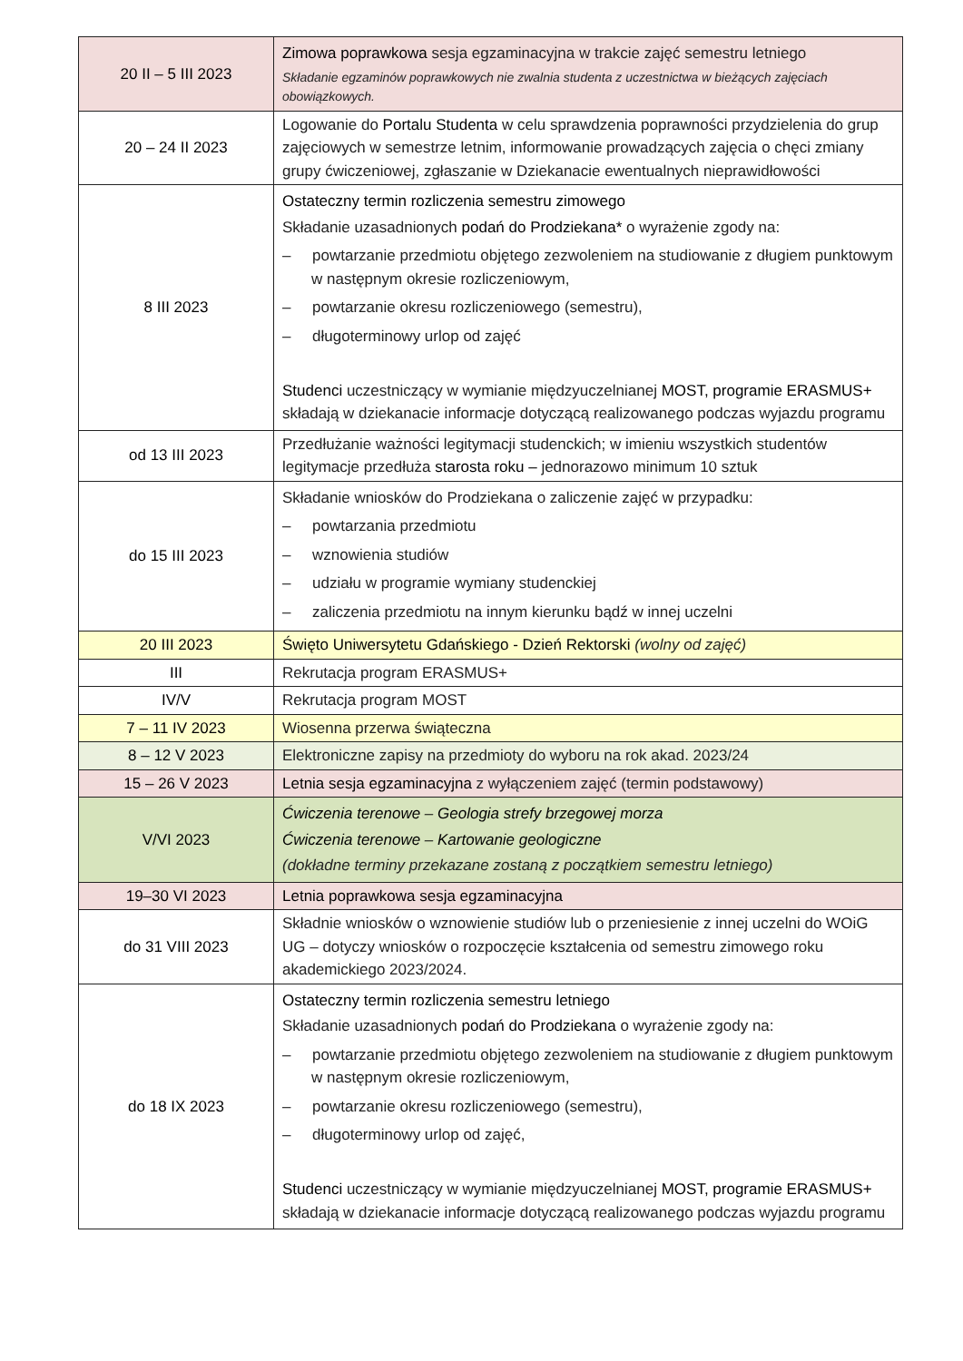| 20 II – 5 III 2023 | Zimowa poprawkowa sesja egzaminacyjna w trakcie zajęć semestru letniego Składanie egzaminów poprawkowych nie zwalnia studenta z uczestnictwa w bieżących zajęciach obowiązkowych. |
| 20 – 24 II 2023 | Logowanie do Portalu Studenta w celu sprawdzenia poprawności przydzielenia do grup zajęciowych w semestrze letnim, informowanie prowadzących zajęcia o chęci zmiany grupy ćwiczeniowej, zgłaszanie w Dziekanacie ewentualnych nieprawidłowości |
| 8 III 2023 | Ostateczny termin rozliczenia semestru zimowego Składanie uzasadnionych podań do Prodziekana* o wyrażenie zgody na: – powtarzanie przedmiotu objętego zezwoleniem na studiowanie z długiem punktowym w następnym okresie rozliczeniowym, – powtarzanie okresu rozliczeniowego (semestru), – długoterminowy urlop od zajęć Studenci uczestniczący w wymianie międzyuczelnianej MOST, programie ERASMUS+ składają w dziekanacie informacje dotyczącą realizowanego podczas wyjazdu programu |
| od 13 III 2023 | Przedłużanie ważności legitymacji studenckich; w imieniu wszystkich studentów legitymacje przedłuża starosta roku – jednorazowo minimum 10 sztuk |
| do 15 III 2023 | Składanie wniosków do Prodziekana o zaliczenie zajęć w przypadku: – powtarzania przedmiotu – wznowienia studiów – udziału w programie wymiany studenckiej – zaliczenia przedmiotu na innym kierunku bądź w innej uczelni |
| 20 III 2023 | Święto Uniwersytetu Gdańskiego - Dzień Rektorski (wolny od zajęć) |
| III | Rekrutacja program ERASMUS+ |
| IV/V | Rekrutacja program MOST |
| 7 – 11 IV 2023 | Wiosenna przerwa świąteczna |
| 8 – 12 V 2023 | Elektroniczne zapisy na przedmioty do wyboru na rok akad. 2023/24 |
| 15 – 26 V 2023 | Letnia sesja egzaminacyjna z wyłączeniem zajęć (termin podstawowy) |
| V/VI 2023 | Ćwiczenia terenowe – Geologia strefy brzegowej morza Ćwiczenia terenowe – Kartowanie geologiczne (dokładne terminy przekazane zostaną z początkiem semestru letniego) |
| 19–30 VI 2023 | Letnia poprawkowa sesja egzaminacyjna |
| do 31 VIII 2023 | Składnie wniosków o wznowienie studiów lub o przeniesienie z innej uczelni do WOiG UG – dotyczy wniosków o rozpoczęcie kształcenia od semestru zimowego roku akademickiego 2023/2024. |
| do 18 IX 2023 | Ostateczny termin rozliczenia semestru letniego Składanie uzasadnionych podań do Prodziekana o wyrażenie zgody na: – powtarzanie przedmiotu objętego zezwoleniem na studiowanie z długiem punktowym w następnym okresie rozliczeniowym, – powtarzanie okresu rozliczeniowego (semestru), – długoterminowy urlop od zajęć, Studenci uczestniczący w wymianie międzyuczelnianej MOST, programie ERASMUS+ składają w dziekanacie informacje dotyczącą realizowanego podczas wyjazdu programu |